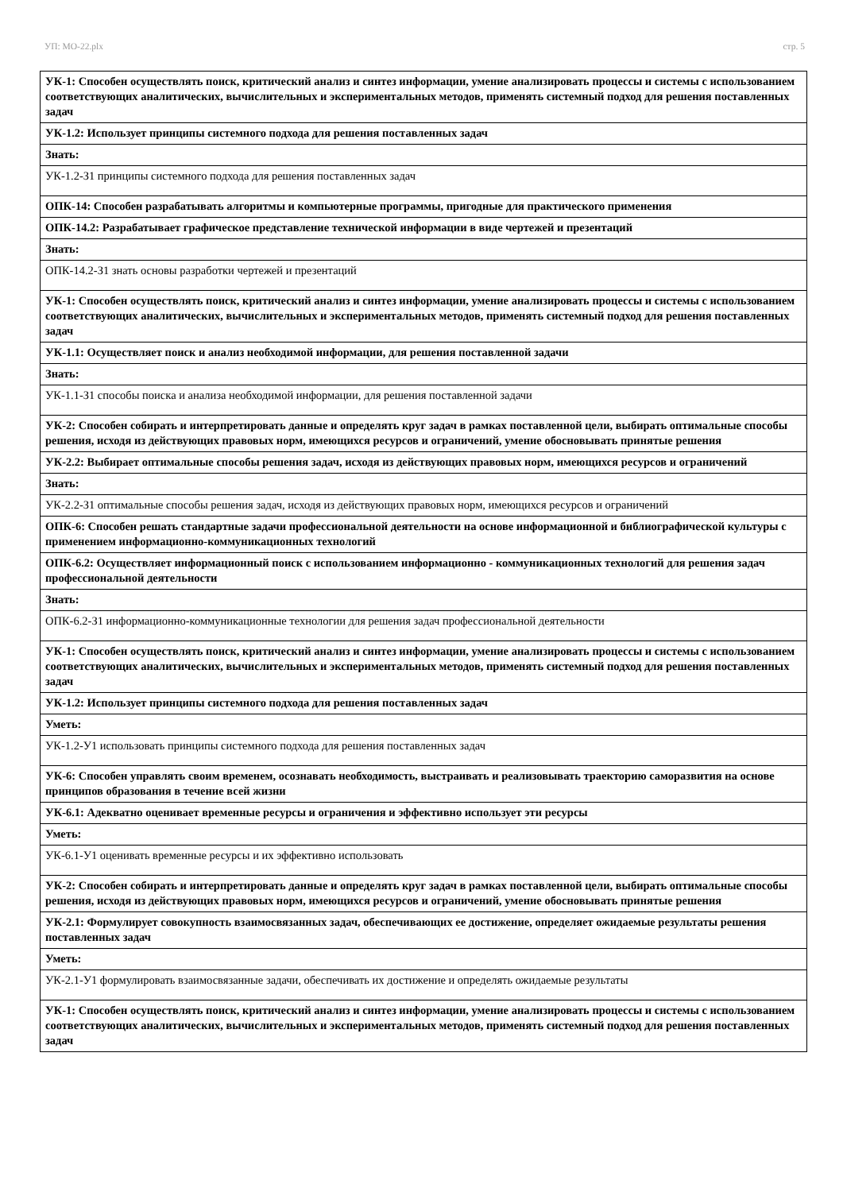УП: МО-22.plx стр. 5
| УК-1: Способен осуществлять поиск, критический анализ и синтез информации, умение анализировать процессы и системы с использованием соответствующих аналитических, вычислительных и экспериментальных методов, применять системный подход для решения поставленных задач |
| УК-1.2: Использует принципы системного подхода для решения поставленных задач |
| Знать: |
| УК-1.2-З1 принципы системного подхода для решения поставленных задач |
| ОПК-14: Способен разрабатывать алгоритмы и компьютерные программы, пригодные для практического применения |
| ОПК-14.2: Разрабатывает графическое представление технической информации в виде чертежей и презентаций |
| Знать: |
| ОПК-14.2-З1 знать основы разработки чертежей и презентаций |
| УК-1: Способен осуществлять поиск, критический анализ и синтез информации, умение анализировать процессы и системы с использованием соответствующих аналитических, вычислительных и экспериментальных методов, применять системный подход для решения поставленных задач |
| УК-1.1: Осуществляет поиск и анализ необходимой информации, для решения поставленной задачи |
| Знать: |
| УК-1.1-З1 способы поиска и анализа необходимой информации, для решения поставленной задачи |
| УК-2: Способен собирать и интерпретировать данные и определять круг задач в рамках поставленной цели, выбирать оптимальные способы решения, исходя из действующих правовых норм, имеющихся ресурсов и ограничений, умение обосновывать принятые решения |
| УК-2.2: Выбирает оптимальные способы решения задач, исходя из действующих правовых норм, имеющихся ресурсов и ограничений |
| Знать: |
| УК-2.2-З1 оптимальные способы решения задач, исходя из действующих правовых норм, имеющихся ресурсов и ограничений |
| ОПК-6: Способен решать стандартные задачи профессиональной деятельности на основе информационной и библиографической культуры с применением информационно-коммуникационных технологий |
| ОПК-6.2: Осуществляет информационный поиск с использованием информационно - коммуникационных технологий для решения задач профессиональной деятельности |
| Знать: |
| ОПК-6.2-З1 информационно-коммуникационные технологии для решения задач профессиональной деятельности |
| УК-1: Способен осуществлять поиск, критический анализ и синтез информации, умение анализировать процессы и системы с использованием соответствующих аналитических, вычислительных и экспериментальных методов, применять системный подход для решения поставленных задач |
| УК-1.2: Использует принципы системного подхода для решения поставленных задач |
| Уметь: |
| УК-1.2-У1 использовать принципы системного подхода для решения поставленных задач |
| УК-6: Способен управлять своим временем, осознавать необходимость, выстраивать и реализовывать траекторию саморазвития на основе принципов образования в течение всей жизни |
| УК-6.1: Адекватно оценивает временные ресурсы и ограничения и эффективно использует эти ресурсы |
| Уметь: |
| УК-6.1-У1 оценивать временные ресурсы и их эффективно использовать |
| УК-2: Способен собирать и интерпретировать данные и определять круг задач в рамках поставленной цели, выбирать оптимальные способы решения, исходя из действующих правовых норм, имеющихся ресурсов и ограничений, умение обосновывать принятые решения |
| УК-2.1: Формулирует совокупность взаимосвязанных задач, обеспечивающих ее достижение, определяет ожидаемые результаты решения поставленных задач |
| Уметь: |
| УК-2.1-У1 формулировать взаимосвязанные задачи, обеспечивать их достижение и определять ожидаемые результаты |
| УК-1: Способен осуществлять поиск, критический анализ и синтез информации, умение анализировать процессы и системы с использованием соответствующих аналитических, вычислительных и экспериментальных методов, применять системный подход для решения поставленных задач |